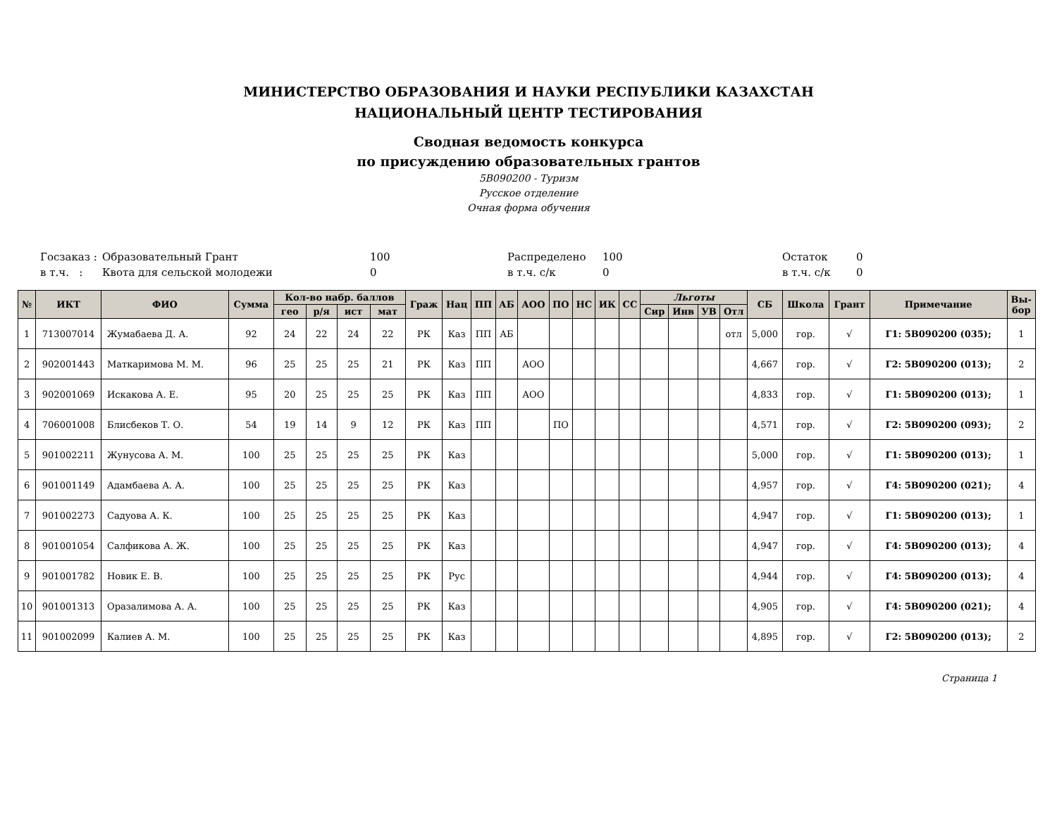МИНИСТЕРСТВО ОБРАЗОВАНИЯ И НАУКИ РЕСПУБЛИКИ КАЗАХСТАН
НАЦИОНАЛЬНЫЙ ЦЕНТР ТЕСТИРОВАНИЯ
Сводная ведомость конкурса
по присуждению образовательных грантов
5В090200 - Туризм
Русское отделение
Очная форма обучения
Госзаказ : Образовательный Грант 100 Распределено 100 Остаток 0
в т.ч. : Квота для сельской молодежи 0 в т.ч. с/к 0 в т.ч. с/к 0
| № | ИКТ | ФИО | Сумма | Кол-во набр. баллов | | | | Граж | Нац | ПП | АБ | АОО | ПО | НС | ИК | СС | Льготы | | | | СБ | Школа | Грант | Примечание | Вы- бор |
| --- | --- | --- | --- | --- | --- | --- | --- | --- | --- | --- | --- | --- | --- | --- | --- | --- | --- | --- | --- | --- | --- | --- | --- | --- | --- |
| | | | | гео | р/я | ист | мат | | | | | | | | | | Сир | Инв | УВ | Отл | | | | | |
| 1 | 713007014 | Жумабаева Д. А. | 92 | 24 | 22 | 24 | 22 | РК | Каз | ПП | АБ | | | | | | | | | отл | 5,000 | гор. | √ | Г1: 5В090200 (035); | 1 |
| 2 | 902001443 | Маткаримова М. М. | 96 | 25 | 25 | 25 | 21 | РК | Каз | ПП | | АОО | | | | | | | | | 4,667 | гор. | √ | Г2: 5В090200 (013); | 2 |
| 3 | 902001069 | Искакова А. Е. | 95 | 20 | 25 | 25 | 25 | РК | Каз | ПП | | АОО | | | | | | | | | 4,833 | гор. | √ | Г1: 5В090200 (013); | 1 |
| 4 | 706001008 | Блисбеков Т. О. | 54 | 19 | 14 | 9 | 12 | РК | Каз | ПП | | | ПО | | | | | | | | 4,571 | гор. | √ | Г2: 5В090200 (093); | 2 |
| 5 | 901002211 | Жунусова А. М. | 100 | 25 | 25 | 25 | 25 | РК | Каз | | | | | | | | | | | | 5,000 | гор. | √ | Г1: 5В090200 (013); | 1 |
| 6 | 901001149 | Адамбаева А. А. | 100 | 25 | 25 | 25 | 25 | РК | Каз | | | | | | | | | | | | 4,957 | гор. | √ | Г4: 5В090200 (021); | 4 |
| 7 | 901002273 | Садуова А. К. | 100 | 25 | 25 | 25 | 25 | РК | Каз | | | | | | | | | | | | 4,947 | гор. | √ | Г1: 5В090200 (013); | 1 |
| 8 | 901001054 | Салфикова А. Ж. | 100 | 25 | 25 | 25 | 25 | РК | Каз | | | | | | | | | | | | 4,947 | гор. | √ | Г4: 5В090200 (013); | 4 |
| 9 | 901001782 | Новик Е. В. | 100 | 25 | 25 | 25 | 25 | РК | Рус | | | | | | | | | | | | 4,944 | гор. | √ | Г4: 5В090200 (013); | 4 |
| 10 | 901001313 | Оразалимова А. А. | 100 | 25 | 25 | 25 | 25 | РК | Каз | | | | | | | | | | | | 4,905 | гор. | √ | Г4: 5В090200 (021); | 4 |
| 11 | 901002099 | Калиев А. М. | 100 | 25 | 25 | 25 | 25 | РК | Каз | | | | | | | | | | | | 4,895 | гор. | √ | Г2: 5В090200 (013); | 2 |
Страница 1